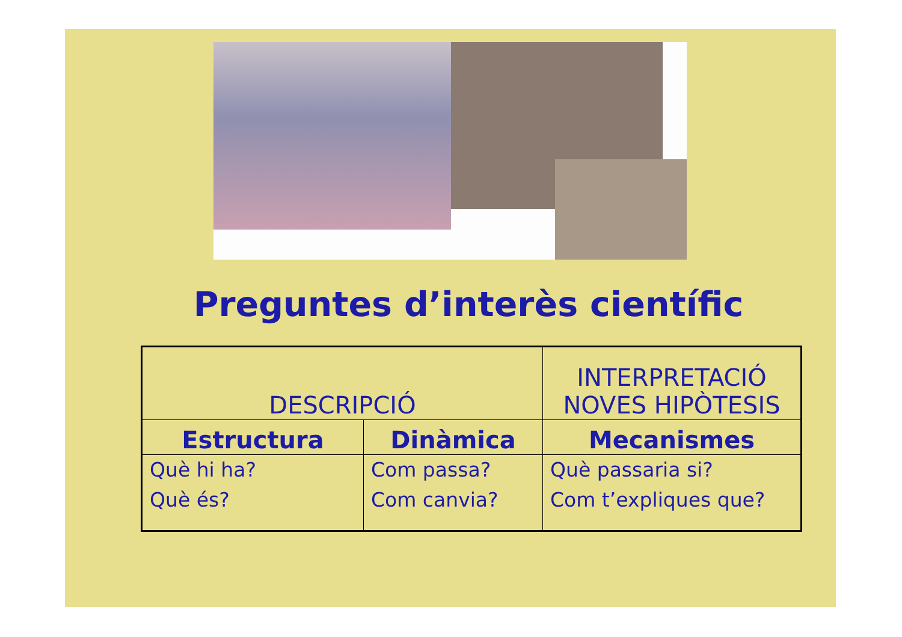Preguntes d’interès científic
| DESCRIPCIÓ | | INTERPRETACIÓ NOVES HIPÒTESIS |
| --- | --- | --- |
| Estructura | Dinàmica | Mecanismes |
| Què hi ha? Què és? | Com passa? Com canvia? | Què passaria si? Com t’expliques que? |